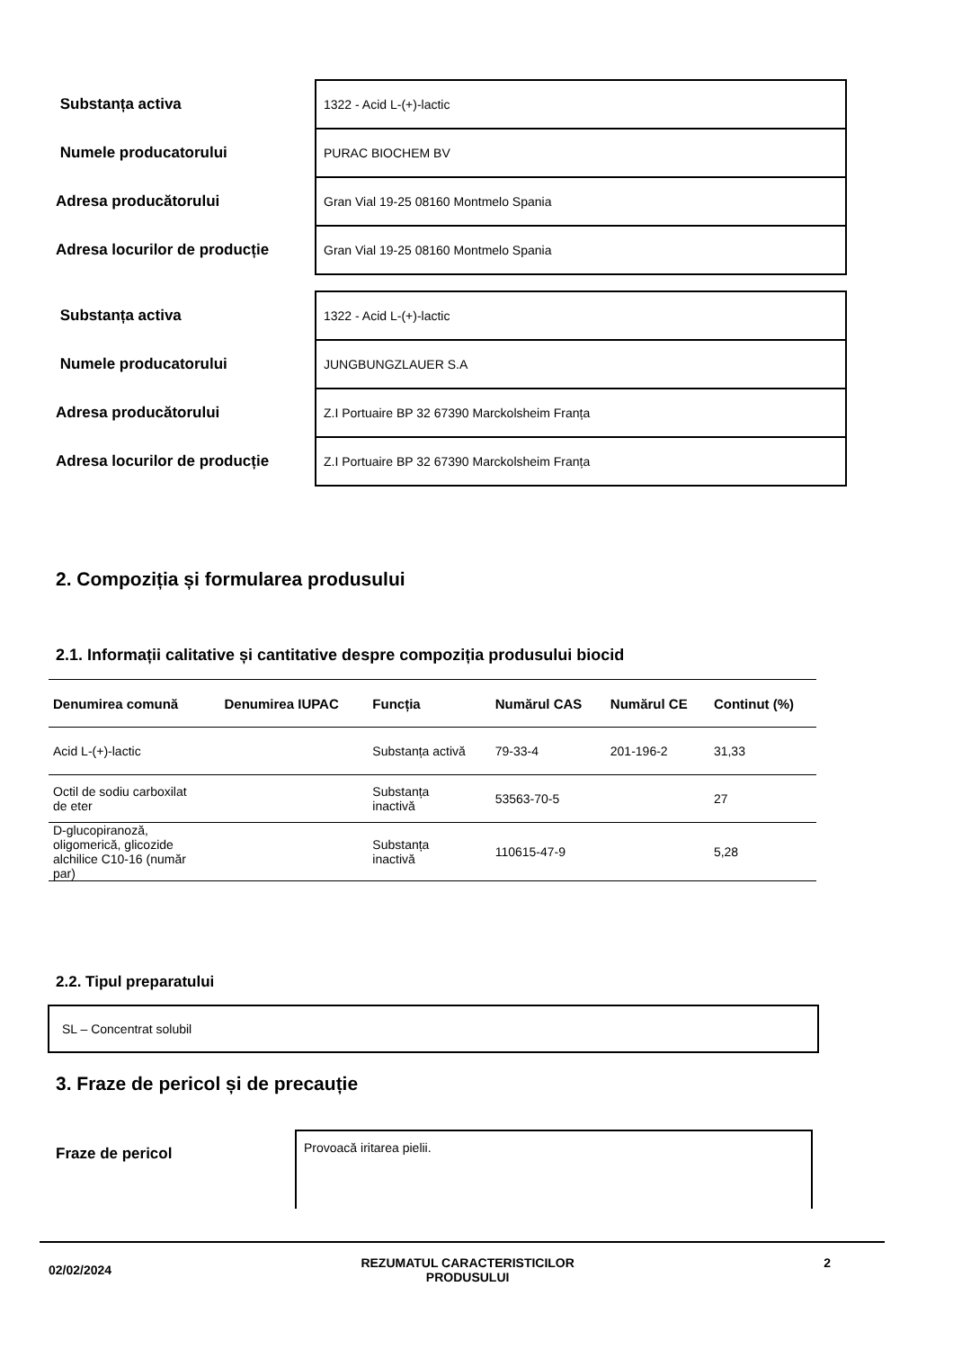| Substanța activa | 1322 - Acid L-(+)-lactic |
| Numele producatorului | PURAC BIOCHEM BV |
| Adresa producătorului | Gran Vial 19-25 08160 Montmelo Spania |
| Adresa locurilor de producție | Gran Vial 19-25 08160 Montmelo Spania |
| Substanța activa | 1322 - Acid L-(+)-lactic |
| Numele producatorului | JUNGBUNGZLAUER S.A |
| Adresa producătorului | Z.I Portuaire BP 32 67390 Marckolsheim Franța |
| Adresa locurilor de producție | Z.I Portuaire BP 32 67390 Marckolsheim Franța |
2. Compoziția și formularea produsului
2.1. Informații calitative și cantitative despre compoziția produsului biocid
| Denumirea comună | Denumirea IUPAC | Funcția | Numărul CAS | Numărul CE | Continut (%) |
| --- | --- | --- | --- | --- | --- |
| Acid L-(+)-lactic | | Substanța activă | 79-33-4 | 201-196-2 | 31,33 |
| Octil de sodiu carboxilat de eter | | Substanța inactivă | 53563-70-5 | | 27 |
| D-glucopiranoză, oligomerică, glicozide alchilice C10-16 (număr par) | | Substanța inactivă | 110615-47-9 | | 5,28 |
2.2. Tipul preparatului
SL – Concentrat solubil
3. Fraze de pericol și de precauție
Fraze de pericol
Provoacă iritarea pielii.
02/02/2024 REZUMATUL CARACTERISTICILOR
PRODUSULUI 2